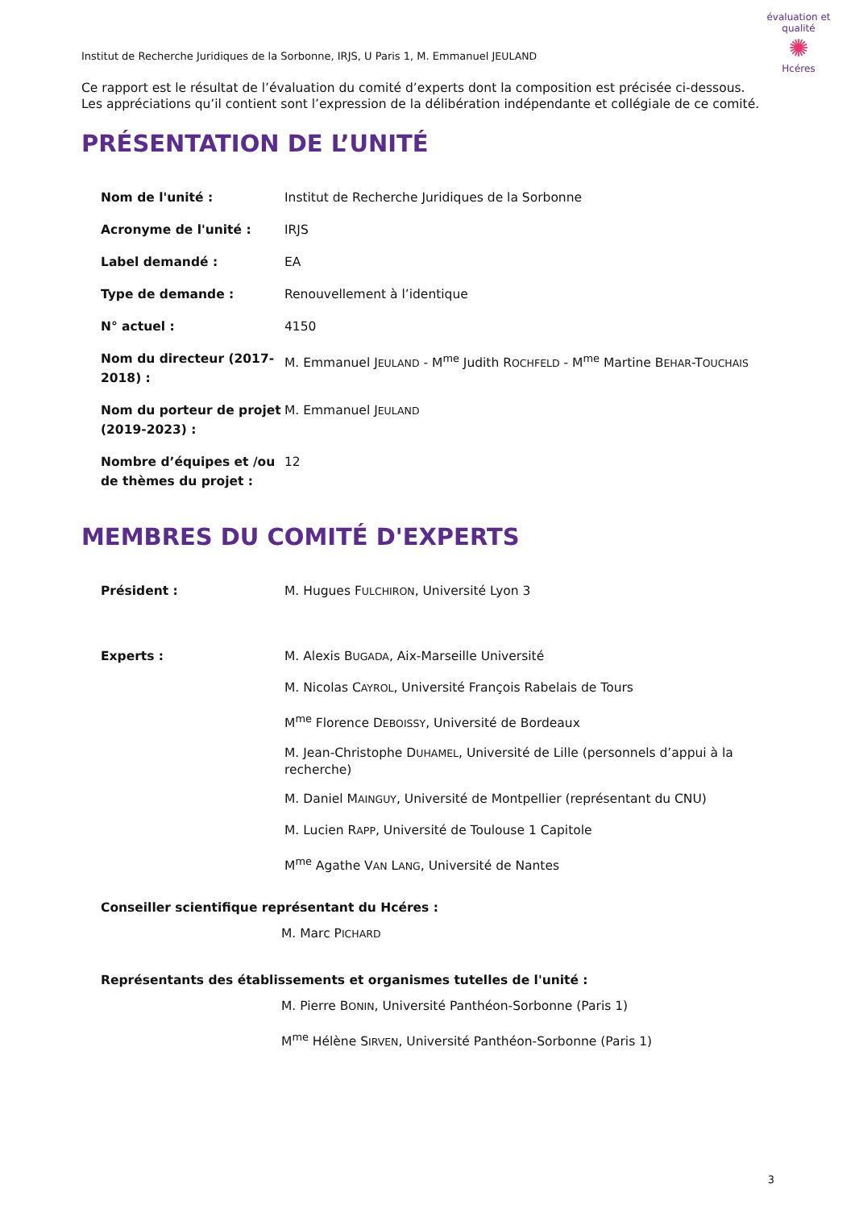évaluation et qualité
✺
Hcéres
Institut de Recherche Juridiques de la Sorbonne, IRJS, U Paris 1, M. Emmanuel JEULAND
Ce rapport est le résultat de l’évaluation du comité d’experts dont la composition est précisée ci-dessous.
Les appréciations qu’il contient sont l’expression de la délibération indépendante et collégiale de ce comité.
PRÉSENTATION DE L’UNITÉ
Nom de l'unité : Institut de Recherche Juridiques de la Sorbonne
Acronyme de l'unité : IRJS
Label demandé : EA
Type de demande : Renouvellement à l’identique
N° actuel : 4150
Nom du directeur (2017-2018) :
M. Emmanuel JEULAND - M<sup>me</sup> Judith ROCHFELD - M<sup>me</sup> Martine BEHAR-TOUCHAIS
Nom du porteur de projet (2019-2023) :
M. Emmanuel JEULAND
Nombre d’équipes et /ou de thèmes du projet :
12
MEMBRES DU COMITÉ D'EXPERTS
Président : M. Hugues FULCHIRON, Université Lyon 3
Experts : M. Alexis BUGADA, Aix-Marseille Université
M. Nicolas CAYROL, Université François Rabelais de Tours
M<sup>me</sup> Florence DEBOISSY, Université de Bordeaux
M. Jean-Christophe DUHAMEL, Université de Lille (personnels d’appui à la recherche)
M. Daniel MAINGUY, Université de Montpellier (représentant du CNU)
M. Lucien RAPP, Université de Toulouse 1 Capitole
M<sup>me</sup> Agathe VAN LANG, Université de Nantes
Conseiller scientifique représentant du Hcéres :
M. Marc PICHARD
Représentants des établissements et organismes tutelles de l'unité :
M. Pierre BONIN, Université Panthéon-Sorbonne (Paris 1)
M<sup>me</sup> Hélène SIRVEN, Université Panthéon-Sorbonne (Paris 1)
3